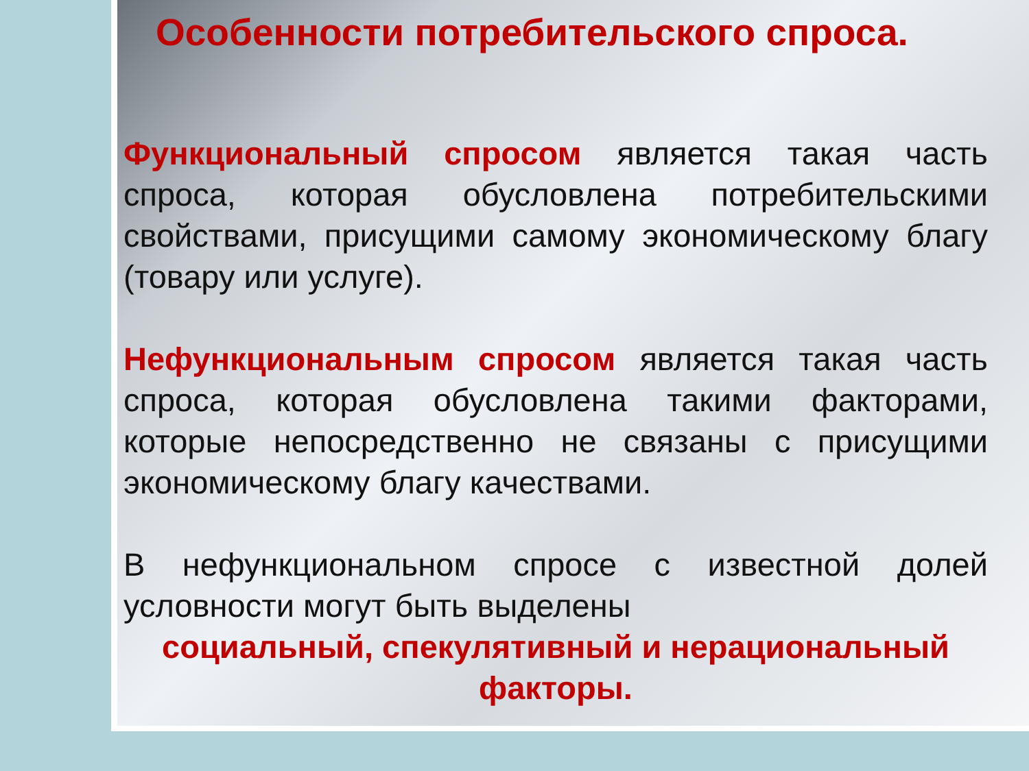Особенности потребительского спроса.
Функциональный спросом является такая часть спроса, которая обусловлена потребительскими свойствами, присущими самому экономическому благу (товару или услуге).
Нефункциональным спросом является такая часть спроса, которая обусловлена такими факторами, которые непосредственно не связаны с присущими экономическому благу качествами.
В нефункциональном спросе с известной долей условности могут быть выделены
социальный, спекулятивный и нерациональный факторы.